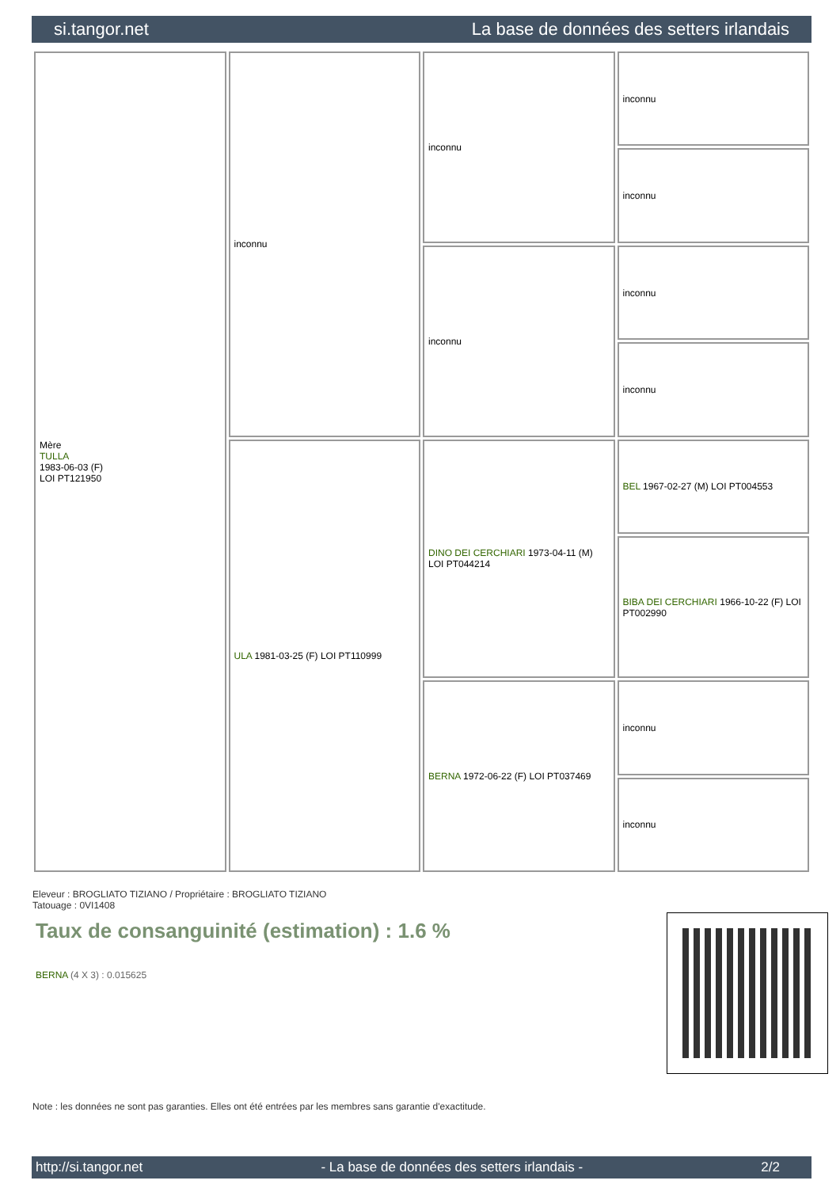si.tangor.net La base de données des setters irlandais
| Mère TULLA 1983-06-03 (F) LOI PT121950 | inconnu | inconnu | inconnu |
| | | | inconnu |
| | | inconnu | inconnu |
| | | | inconnu |
| | ULA 1981-03-25 (F) LOI PT110999 | DINO DEI CERCHIARI 1973-04-11 (M) LOI PT044214 | BEL 1967-02-27 (M) LOI PT004553 |
| | | | BIBA DEI CERCHIARI 1966-10-22 (F) LOI PT002990 |
| | | BERNA 1972-06-22 (F) LOI PT037469 | inconnu |
| | | | inconnu |
Eleveur : BROGLIATO TIZIANO / Propriétaire : BROGLIATO TIZIANO
Tatouage : 0VI1408
Taux de consanguinité (estimation) : 1.6 %
BERNA (4 X 3) : 0.015625
Note : les données ne sont pas garanties. Elles ont été entrées par les membres sans garantie d'exactitude.
http://si.tangor.net - La base de données des setters irlandais - 2/2